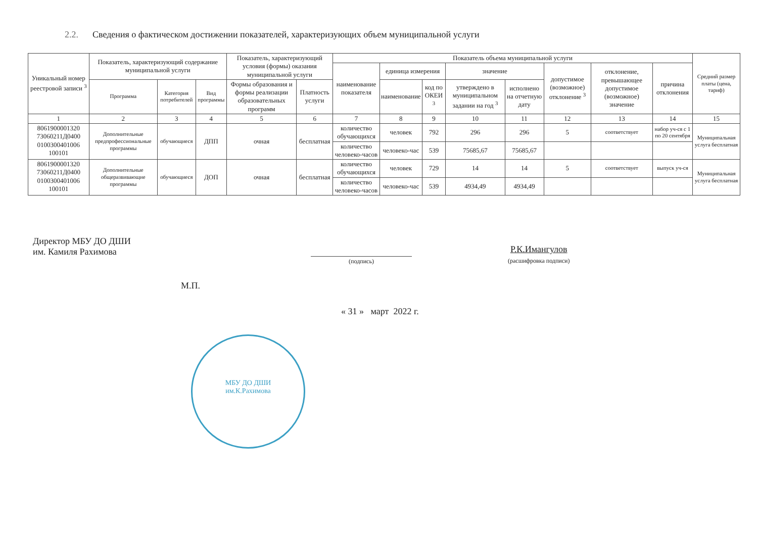2.2. Сведения о фактическом достижении показателей, характеризующих объем муниципальной услуги
| Уникальный номер реестровой записи <sup>3</sup> | Показатель, характеризующий содержание муниципальной услуги | | | Показатель, характеризующий условия (формы) оказания муниципальной услуги | | Показатель объема муниципальной услуги | | | | | | | | Средний размер платы (цена, тариф) |
| --- | --- | --- | --- | --- | --- | --- | --- | --- | --- | --- | --- | --- | --- | --- |
| | | | | | | наименование показателя | единица измерения | | значение | | допустимое (возможное) отклонение <sup>3</sup> | отклонение, превышающее допустимое (возможное) значение | причина отклонения | |
| | Программа | Категория потребителей | Вид программы | Формы образования и формы реализации образовательных программ | Платность услуги | | наименование | код по ОКЕИ <sup>3</sup> | утверждено в муниципальном задании на год <sup>3</sup> | исполнено на отчетную дату | | | | |
| 1 | 2 | 3 | 4 | 5 | 6 | 7 | 8 | 9 | 10 | 11 | 12 | 13 | 14 | 15 |
| 8061900001320 73060211Д0400 0100300401006 100101 | Дополнительные предпрофессиональные программы | обучающиеся | ДПП | очная | бесплатная | количество обучающихся | человек | 792 | 296 | 296 | 5 | соответствует | набор уч-ся с 1 по 20 сентября | Муниципальная услуга бесплатная |
| | | | | | | количество человеко-часов | человеко-час | 539 | 75685,67 | 75685,67 | | | | |
| 8061900001320 73060211Д0400 0100300401006 100101 | Дополнительные общеразвивающие программы | обучающиеся | ДОП | очная | бесплатная | количество обучающихся | человек | 729 | 14 | 14 | 5 | соответствует | выпуск уч-ся | Муниципальная услуга бесплатная |
| | | | | | | количество человеко-часов | человеко-час | 539 | 4934,49 | 4934,49 | | | | |
Директор МБУ ДО ДШИ
им. Камиля Рахимова
(подпись)
Р.К.Имангулов
(расшифровка подписи)
М.П.
« 31 » март 2022 г.
МБУ ДО ДШИ
им.К.Рахимова